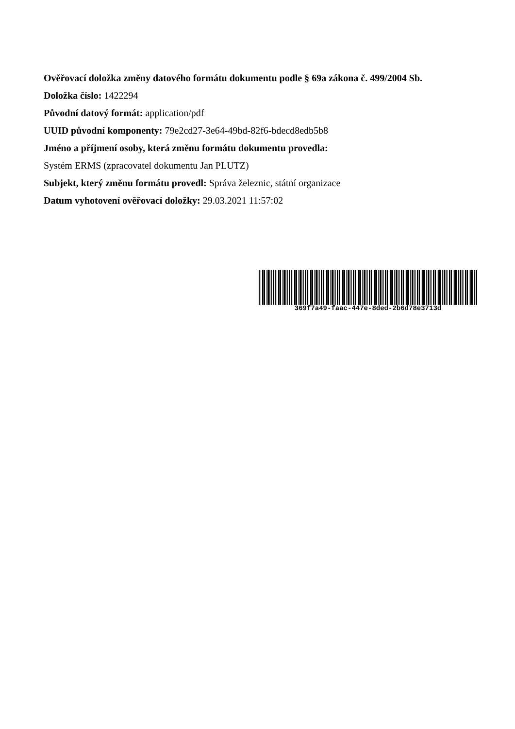Ověřovací doložka změny datového formátu dokumentu podle § 69a zákona č. 499/2004 Sb.
Doložka číslo: 1422294
Původní datový formát: application/pdf
UUID původní komponenty: 79e2cd27-3e64-49bd-82f6-bdecd8edb5b8
Jméno a příjmení osoby, která změnu formátu dokumentu provedla:
Systém ERMS (zpracovatel dokumentu Jan PLUTZ)
Subjekt, který změnu formátu provedl: Správa železnic, státní organizace
Datum vyhotovení ověřovací doložky: 29.03.2021 11:57:02
369f7a49-faac-447e-8ded-2b6d78e3713d